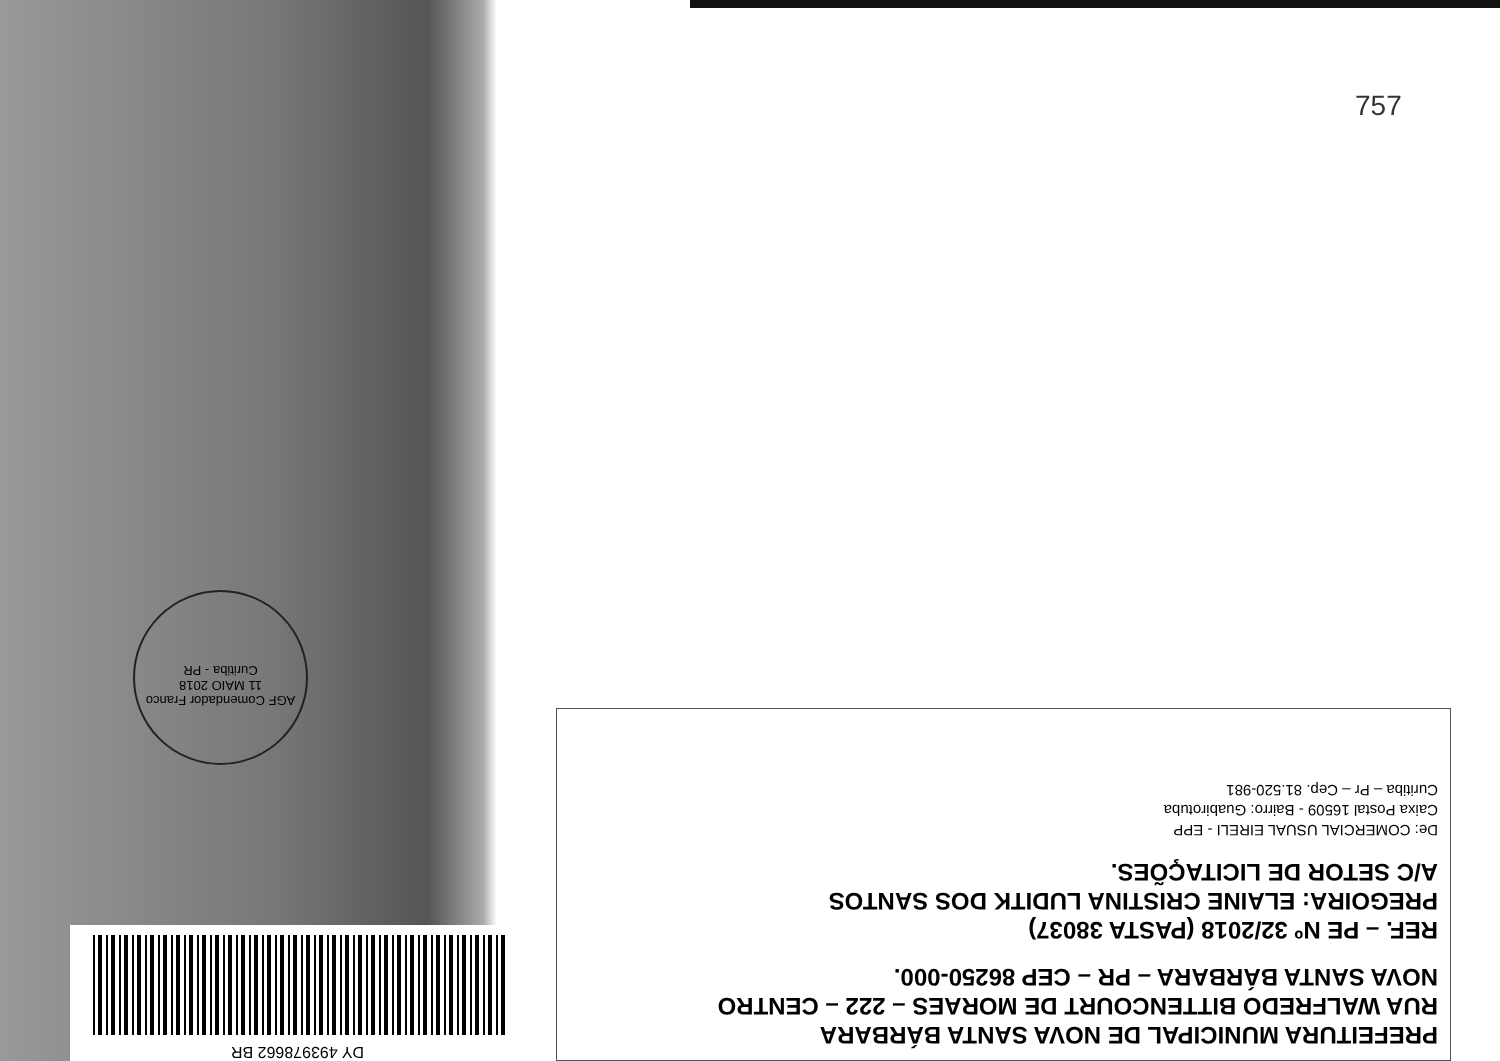757
AGF Comendador Franco
11 MAIO 2018
Curitiba - PR
DY 493978662 BR
PREFEITURA MUNICIPAL DE NOVA SANTA BÁRBARA
RUA WALFREDO BITTENCOURT DE MORAES – 222 – CENTRO
NOVA SANTA BÁRBARA – PR – CEP 86250-000.
REF. – PE Nº 32/2018 (PASTA 38037)
PREGOIRA: ELAINE CRISTINA LUDITK DOS SANTOS
A/C SETOR DE LICITAÇÕES.
De: COMERCIAL USUAL EIRELI - EPP
Caixa Postal 16509 - Bairro: Guabirotuba
Curitiba – Pr – Cep. 81.520-981